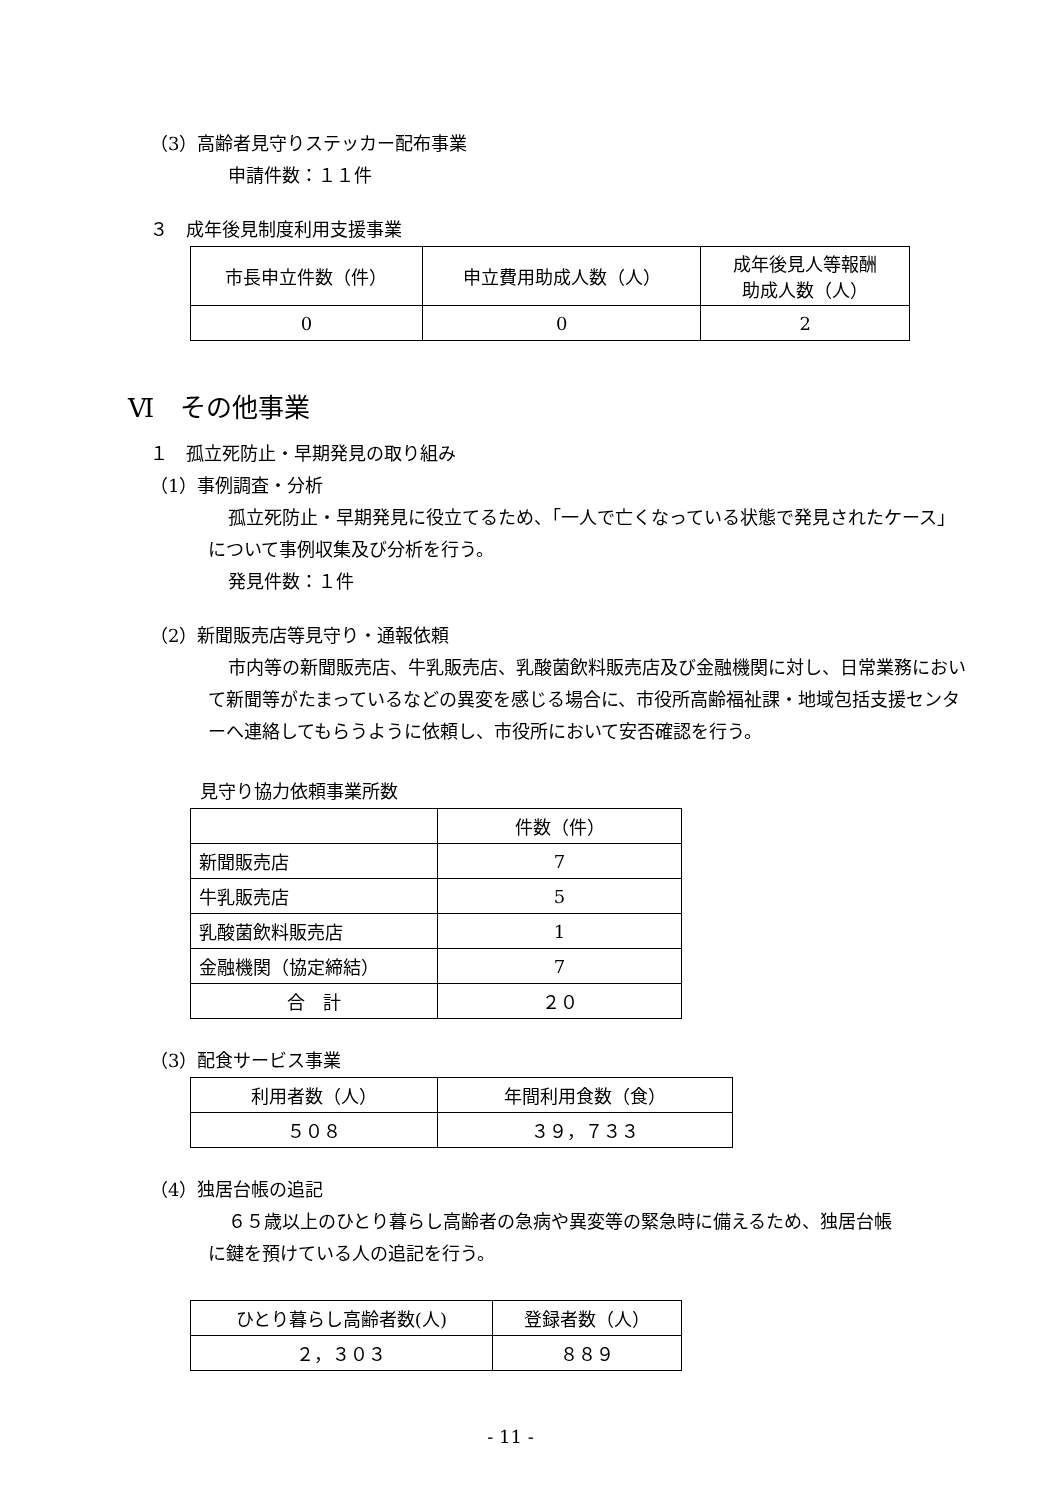（3）高齢者見守りステッカー配布事業
申請件数：１１件
３　成年後見制度利用支援事業
| 市長申立件数（件） | 申立費用助成人数（人） | 成年後見人等報酬 助成人数（人） |
| --- | --- | --- |
| 0 | 0 | 2 |
Ⅵ　その他事業
１　孤立死防止・早期発見の取り組み
（1）事例調査・分析
孤立死防止・早期発見に役立てるため、「一人で亡くなっている状態で発見されたケース」について事例収集及び分析を行う。
発見件数：１件
（2）新聞販売店等見守り・通報依頼
市内等の新聞販売店、牛乳販売店、乳酸菌飲料販売店及び金融機関に対し、日常業務において新聞等がたまっているなどの異変を感じる場合に、市役所高齢福祉課・地域包括支援センターへ連絡してもらうように依頼し、市役所において安否確認を行う。
見守り協力依頼事業所数
| | 件数（件） |
| --- | --- |
| 新聞販売店 | 7 |
| 牛乳販売店 | 5 |
| 乳酸菌飲料販売店 | 1 |
| 金融機関（協定締結） | 7 |
| 合 計 | ２０ |
（3）配食サービス事業
| 利用者数（人） | 年間利用食数（食） |
| --- | --- |
| ５０８ | ３９，７３３ |
（4）独居台帳の追記
６５歳以上のひとり暮らし高齢者の急病や異変等の緊急時に備えるため、独居台帳に鍵を預けている人の追記を行う。
| ひとり暮らし高齢者数(人) | 登録者数（人） |
| --- | --- |
| ２，３０３ | ８８９ |
- 11 -